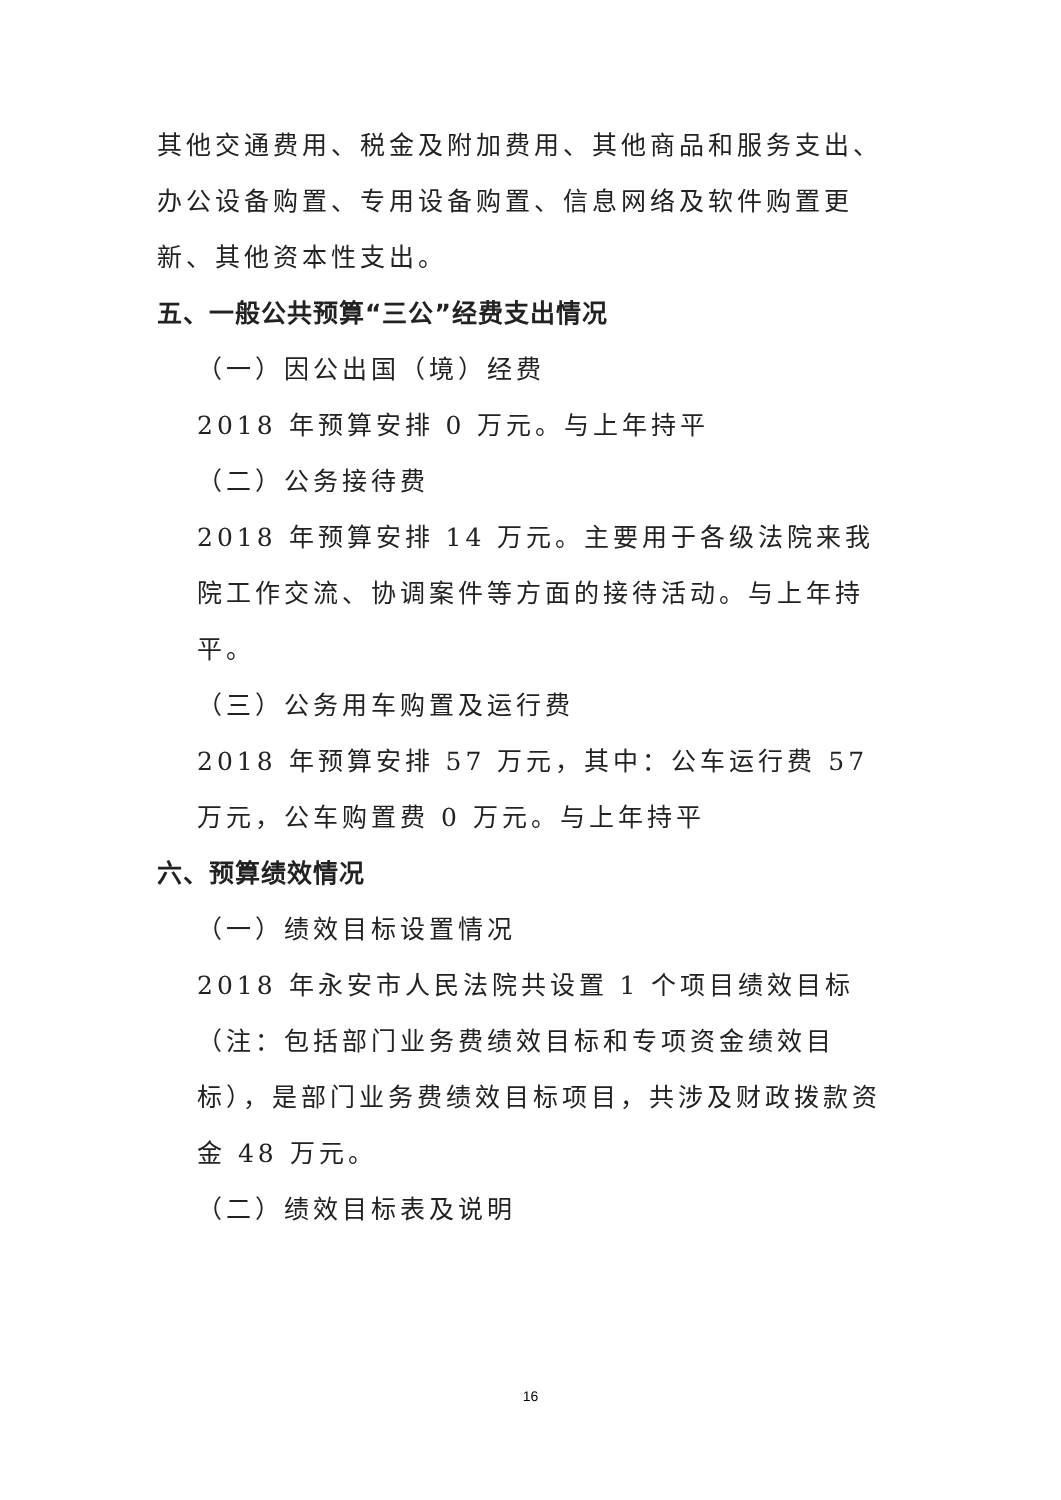其他交通费用、税金及附加费用、其他商品和服务支出、办公设备购置、专用设备购置、信息网络及软件购置更新、其他资本性支出。
五、一般公共预算“三公”经费支出情况
（一）因公出国（境）经费
2018 年预算安排 0 万元。与上年持平
（二）公务接待费
2018 年预算安排 14 万元。主要用于各级法院来我院工作交流、协调案件等方面的接待活动。与上年持平。
（三）公务用车购置及运行费
2018 年预算安排 57 万元，其中：公车运行费 57 万元，公车购置费 0 万元。与上年持平
六、预算绩效情况
（一）绩效目标设置情况
2018 年永安市人民法院共设置 1 个项目绩效目标（注：包括部门业务费绩效目标和专项资金绩效目标），是部门业务费绩效目标项目，共涉及财政拨款资金 48 万元。
（二）绩效目标表及说明
16